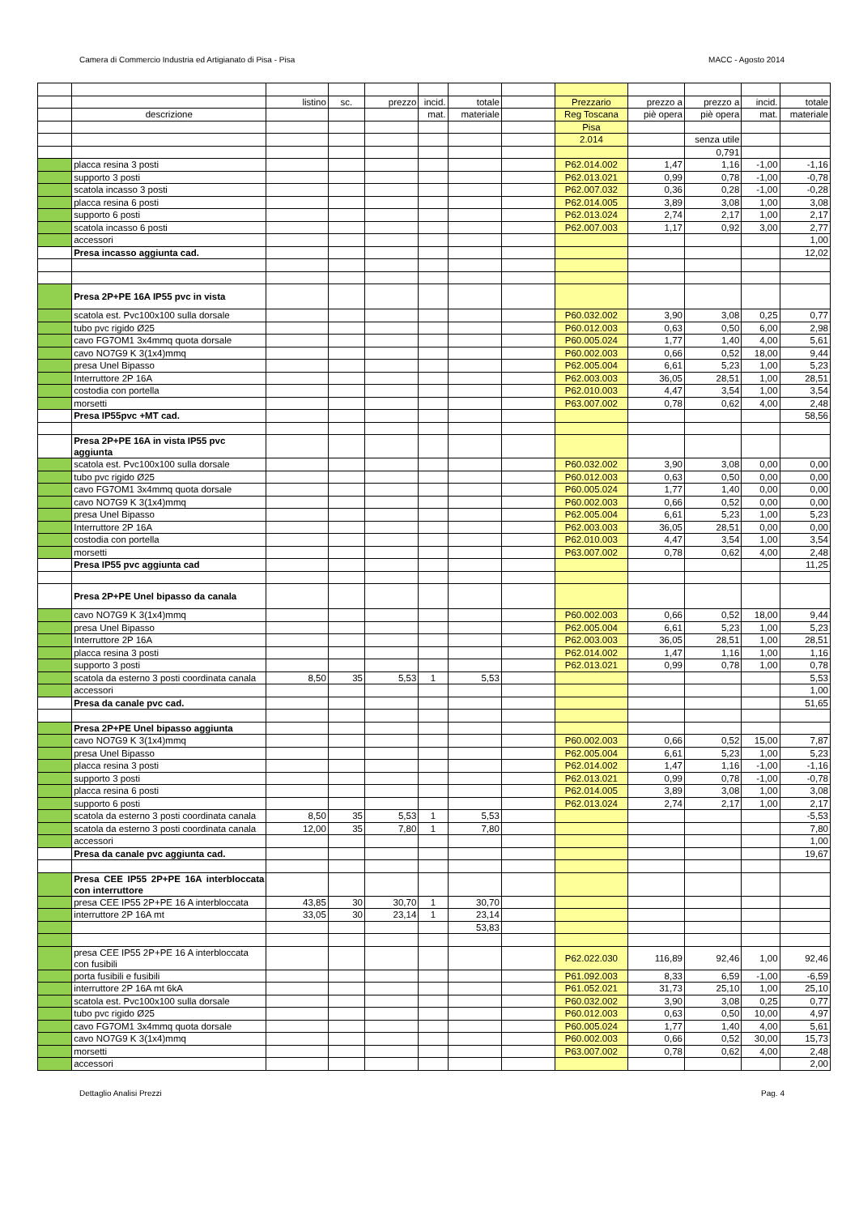Camera di Commercio Industria ed Artigianato di Pisa - Pisa MACC - Agosto 2014
| | | listino | sc. | prezzo | incid. | totale | | Prezzario | prezzo a | prezzo a | incid. | totale |
| | descrizione | | | | mat. | materiale | | Reg Toscana | piè opera | piè opera | mat. | materiale |
| | | | | | | | | Pisa | | | | |
| | | | | | | | | 2.014 | | senza utile | | |
| | | | | | | | | | | 0,791 | | |
| | placca resina 3 posti | | | | | | | P62.014.002 | 1,47 | 1,16 | -1,00 | -1,16 |
| | supporto 3 posti | | | | | | | P62.013.021 | 0,99 | 0,78 | -1,00 | -0,78 |
| | scatola incasso 3 posti | | | | | | | P62.007.032 | 0,36 | 0,28 | -1,00 | -0,28 |
| | placca resina 6 posti | | | | | | | P62.014.005 | 3,89 | 3,08 | 1,00 | 3,08 |
| | supporto 6 posti | | | | | | | P62.013.024 | 2,74 | 2,17 | 1,00 | 2,17 |
| | scatola incasso 6 posti | | | | | | | P62.007.003 | 1,17 | 0,92 | 3,00 | 2,77 |
| | accessori | | | | | | | | | | | 1,00 |
| | Presa incasso aggiunta cad. | | | | | | | | | | | 12,02 |
| | Presa 2P+PE 16A IP55 pvc in vista | | | | | | | | | | | |
| | scatola est. Pvc100x100 sulla dorsale | | | | | | | P60.032.002 | 3,90 | 3,08 | 0,25 | 0,77 |
| | tubo pvc rigido Ø25 | | | | | | | P60.012.003 | 0,63 | 0,50 | 6,00 | 2,98 |
| | cavo FG7OM1 3x4mmq quota dorsale | | | | | | | P60.005.024 | 1,77 | 1,40 | 4,00 | 5,61 |
| | cavo NO7G9 K 3(1x4)mmq | | | | | | | P60.002.003 | 0,66 | 0,52 | 18,00 | 9,44 |
| | presa Unel Bipasso | | | | | | | P62.005.004 | 6,61 | 5,23 | 1,00 | 5,23 |
| | Interruttore 2P 16A | | | | | | | P62.003.003 | 36,05 | 28,51 | 1,00 | 28,51 |
| | costodia con portella | | | | | | | P62.010.003 | 4,47 | 3,54 | 1,00 | 3,54 |
| | morsetti | | | | | | | P63.007.002 | 0,78 | 0,62 | 4,00 | 2,48 |
| | Presa IP55pvc +MT cad. | | | | | | | | | | | 58,56 |
| | Presa 2P+PE 16A in vista IP55 pvc aggiunta | | | | | | | | | | | |
| | scatola est. Pvc100x100 sulla dorsale | | | | | | | P60.032.002 | 3,90 | 3,08 | 0,00 | 0,00 |
| | tubo pvc rigido Ø25 | | | | | | | P60.012.003 | 0,63 | 0,50 | 0,00 | 0,00 |
| | cavo FG7OM1 3x4mmq quota dorsale | | | | | | | P60.005.024 | 1,77 | 1,40 | 0,00 | 0,00 |
| | cavo NO7G9 K 3(1x4)mmq | | | | | | | P60.002.003 | 0,66 | 0,52 | 0,00 | 0,00 |
| | presa Unel Bipasso | | | | | | | P62.005.004 | 6,61 | 5,23 | 1,00 | 5,23 |
| | Interruttore 2P 16A | | | | | | | P62.003.003 | 36,05 | 28,51 | 0,00 | 0,00 |
| | costodia con portella | | | | | | | P62.010.003 | 4,47 | 3,54 | 1,00 | 3,54 |
| | morsetti | | | | | | | P63.007.002 | 0,78 | 0,62 | 4,00 | 2,48 |
| | Presa IP55 pvc aggiunta cad | | | | | | | | | | | 11,25 |
| | Presa 2P+PE Unel bipasso da canala | | | | | | | | | | | |
| | cavo NO7G9 K 3(1x4)mmq | | | | | | | P60.002.003 | 0,66 | 0,52 | 18,00 | 9,44 |
| | presa Unel Bipasso | | | | | | | P62.005.004 | 6,61 | 5,23 | 1,00 | 5,23 |
| | Interruttore 2P 16A | | | | | | | P62.003.003 | 36,05 | 28,51 | 1,00 | 28,51 |
| | placca resina 3 posti | | | | | | | P62.014.002 | 1,47 | 1,16 | 1,00 | 1,16 |
| | supporto 3 posti | | | | | | | P62.013.021 | 0,99 | 0,78 | 1,00 | 0,78 |
| | scatola da esterno 3 posti coordinata canala | 8,50 | 35 | 5,53 | 1 | 5,53 | | | | | | 5,53 |
| | accessori | | | | | | | | | | | 1,00 |
| | Presa da canale pvc cad. | | | | | | | | | | | 51,65 |
| | Presa 2P+PE Unel bipasso aggiunta | | | | | | | | | | | |
| | cavo NO7G9 K 3(1x4)mmq | | | | | | | P60.002.003 | 0,66 | 0,52 | 15,00 | 7,87 |
| | presa Unel Bipasso | | | | | | | P62.005.004 | 6,61 | 5,23 | 1,00 | 5,23 |
| | placca resina 3 posti | | | | | | | P62.014.002 | 1,47 | 1,16 | -1,00 | -1,16 |
| | supporto 3 posti | | | | | | | P62.013.021 | 0,99 | 0,78 | -1,00 | -0,78 |
| | placca resina 6 posti | | | | | | | P62.014.005 | 3,89 | 3,08 | 1,00 | 3,08 |
| | supporto 6 posti | | | | | | | P62.013.024 | 2,74 | 2,17 | 1,00 | 2,17 |
| | scatola da esterno 3 posti coordinata canala | 8,50 | 35 | 5,53 | 1 | 5,53 | | | | | | -5,53 |
| | scatola da esterno 3 posti coordinata canala | 12,00 | 35 | 7,80 | 1 | 7,80 | | | | | | 7,80 |
| | accessori | | | | | | | | | | | 1,00 |
| | Presa da canale pvc aggiunta cad. | | | | | | | | | | | 19,67 |
| | Presa CEE IP55 2P+PE 16A interbloccata con interruttore | | | | | | | | | | | |
| | presa CEE IP55 2P+PE 16 A interbloccata | 43,85 | 30 | 30,70 | 1 | 30,70 | | | | | | |
| | interruttore 2P 16A mt | 33,05 | 30 | 23,14 | 1 | 23,14 | | | | | | |
| | | | | | | 53,83 | | | | | | |
| | presa CEE IP55 2P+PE 16 A interbloccata con fusibili | | | | | | | P62.022.030 | 116,89 | 92,46 | 1,00 | 92,46 |
| | porta fusibili e fusibili | | | | | | | P61.092.003 | 8,33 | 6,59 | -1,00 | -6,59 |
| | interruttore 2P 16A mt 6kA | | | | | | | P61.052.021 | 31,73 | 25,10 | 1,00 | 25,10 |
| | scatola est. Pvc100x100 sulla dorsale | | | | | | | P60.032.002 | 3,90 | 3,08 | 0,25 | 0,77 |
| | tubo pvc rigido Ø25 | | | | | | | P60.012.003 | 0,63 | 0,50 | 10,00 | 4,97 |
| | cavo FG7OM1 3x4mmq quota dorsale | | | | | | | P60.005.024 | 1,77 | 1,40 | 4,00 | 5,61 |
| | cavo NO7G9 K 3(1x4)mmq | | | | | | | P60.002.003 | 0,66 | 0,52 | 30,00 | 15,73 |
| | morsetti | | | | | | | P63.007.002 | 0,78 | 0,62 | 4,00 | 2,48 |
| | accessori | | | | | | | | | | | 2,00 |
Dettaglio Analisi Prezzi Pag. 4